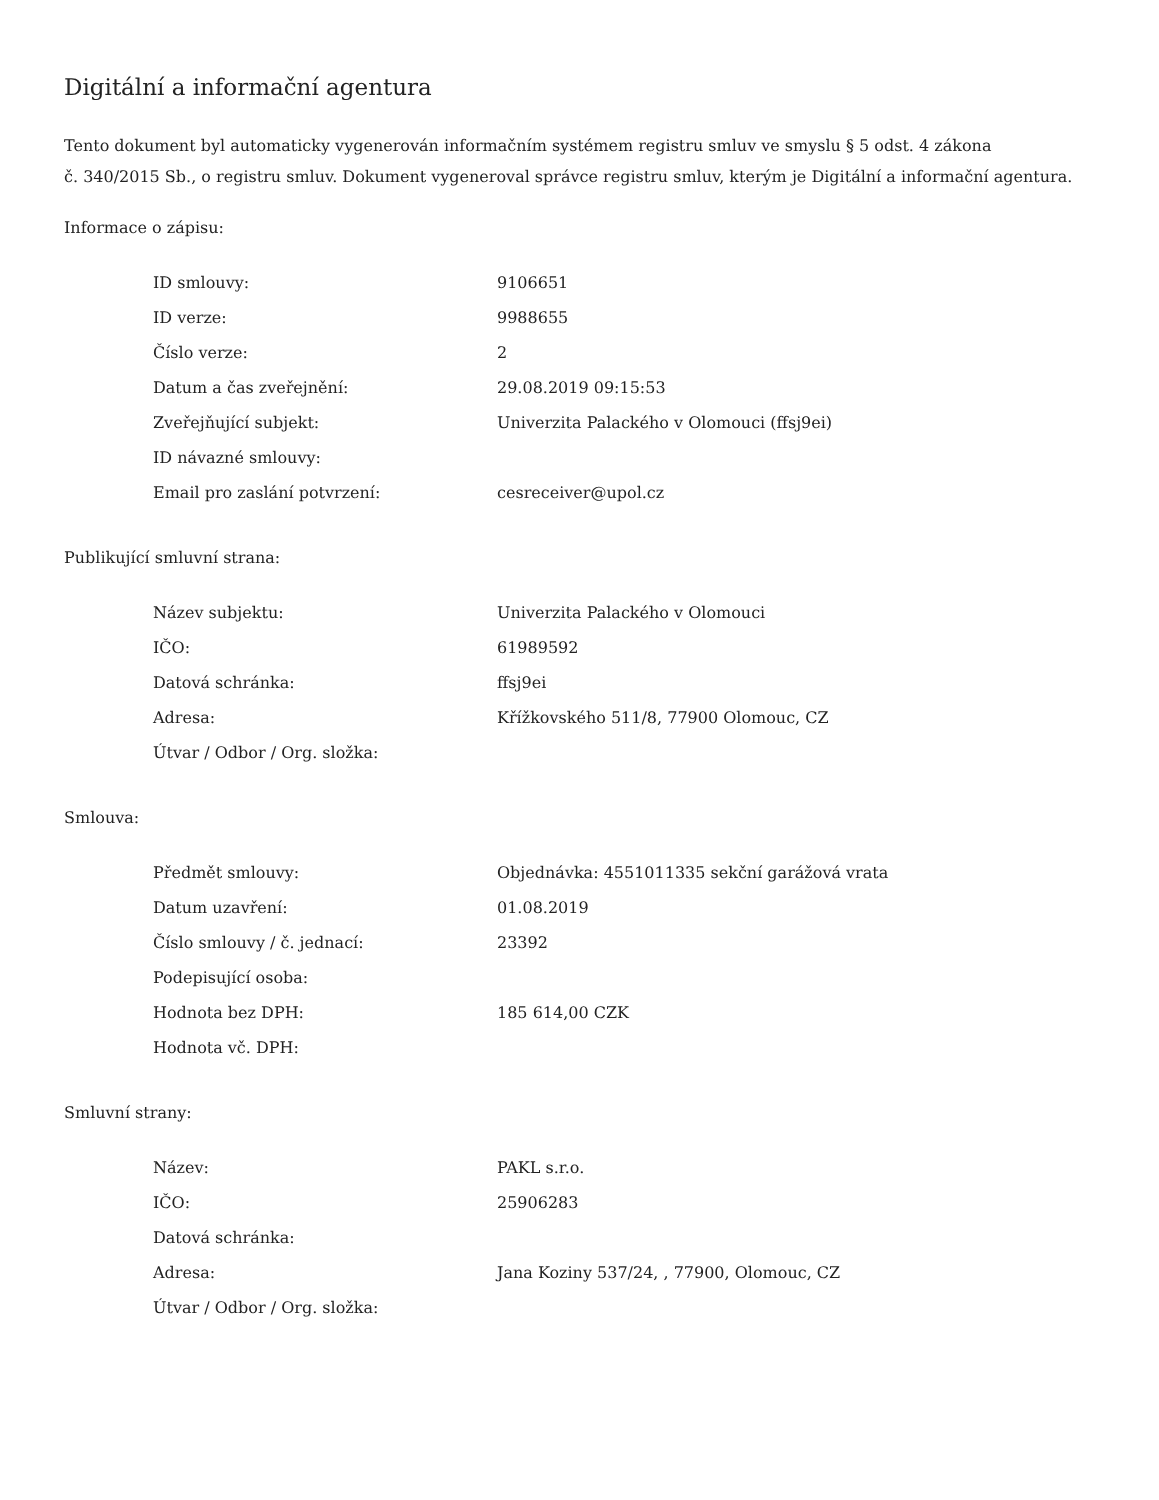Digitální a informační agentura
Tento dokument byl automaticky vygenerován informačním systémem registru smluv ve smyslu § 5 odst. 4 zákona
č. 340/2015 Sb., o registru smluv. Dokument vygeneroval správce registru smluv, kterým je Digitální a informační agentura.
Informace o zápisu:
| ID smlouvy: | 9106651 |
| ID verze: | 9988655 |
| Číslo verze: | 2 |
| Datum a čas zveřejnění: | 29.08.2019 09:15:53 |
| Zveřejňující subjekt: | Univerzita Palackého v Olomouci (ffsj9ei) |
| ID návazné smlouvy: | |
| Email pro zaslání potvrzení: | cesreceiver@upol.cz |
Publikující smluvní strana:
| Název subjektu: | Univerzita Palackého v Olomouci |
| IČO: | 61989592 |
| Datová schránka: | ffsj9ei |
| Adresa: | Křížkovského 511/8, 77900 Olomouc, CZ |
| Útvar / Odbor / Org. složka: | |
Smlouva:
| Předmět smlouvy: | Objednávka: 4551011335 sekční garážová vrata |
| Datum uzavření: | 01.08.2019 |
| Číslo smlouvy / č. jednací: | 23392 |
| Podepisující osoba: | |
| Hodnota bez DPH: | 185 614,00 CZK |
| Hodnota vč. DPH: | |
Smluvní strany:
| Název: | PAKL s.r.o. |
| IČO: | 25906283 |
| Datová schránka: | |
| Adresa: | Jana Koziny 537/24, , 77900, Olomouc, CZ |
| Útvar / Odbor / Org. složka: | |